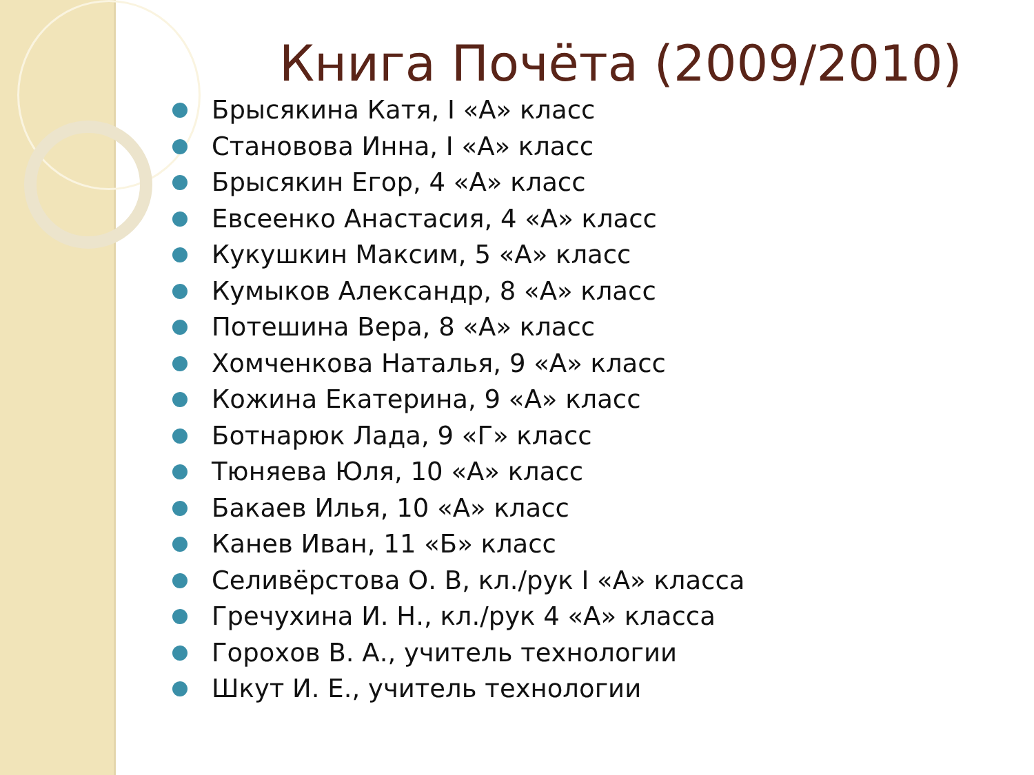Книга Почёта (2009/2010)
Брысякина Катя, I «А» класс
Становова Инна, I «А» класс
Брысякин Егор, 4 «А» класс
Евсеенко Анастасия, 4 «А» класс
Кукушкин Максим, 5 «А» класс
Кумыков Александр, 8 «А» класс
Потешина Вера, 8 «А» класс
Хомченкова Наталья, 9 «А» класс
Кожина Екатерина, 9 «А» класс
Ботнарюк Лада, 9 «Г» класс
Тюняева Юля, 10 «А» класс
Бакаев Илья, 10 «А» класс
Канев Иван, 11 «Б» класс
Селивёрстова О. В, кл./рук I «А» класса
Гречухина И. Н., кл./рук 4 «А» класса
Горохов В. А., учитель технологии
Шкут И. Е., учитель технологии